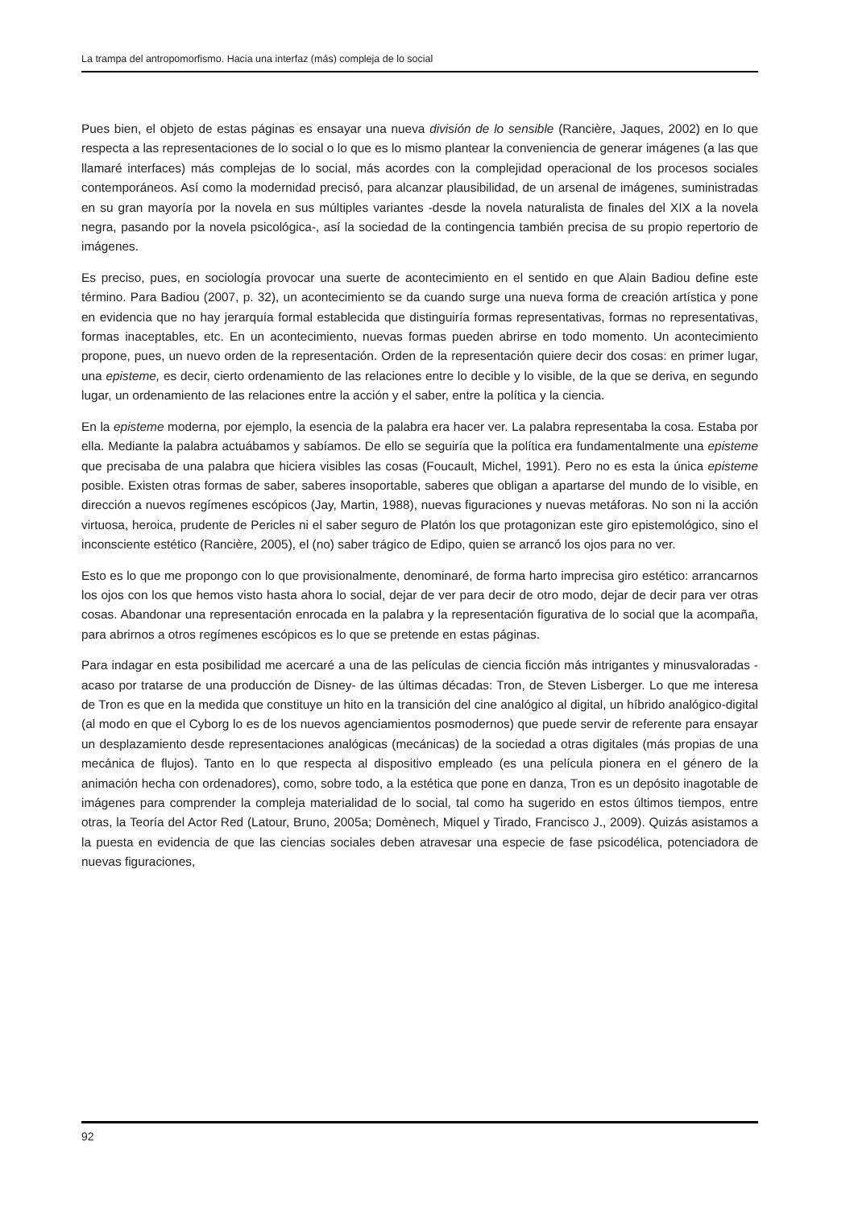La trampa del antropomorfismo. Hacia una interfaz (más) compleja de lo social
Pues bien, el objeto de estas páginas es ensayar una nueva división de lo sensible (Rancière, Jaques, 2002) en lo que respecta a las representaciones de lo social o lo que es lo mismo plantear la conveniencia de generar imágenes (a las que llamaré interfaces) más complejas de lo social, más acordes con la complejidad operacional de los procesos sociales contemporáneos. Así como la modernidad precisó, para alcanzar plausibilidad, de un arsenal de imágenes, suministradas en su gran mayoría por la novela en sus múltiples variantes -desde la novela naturalista de finales del XIX a la novela negra, pasando por la novela psicológica-, así la sociedad de la contingencia también precisa de su propio repertorio de imágenes.
Es preciso, pues, en sociología provocar una suerte de acontecimiento en el sentido en que Alain Badiou define este término. Para Badiou (2007, p. 32), un acontecimiento se da cuando surge una nueva forma de creación artística y pone en evidencia que no hay jerarquía formal establecida que distinguiría formas representativas, formas no representativas, formas inaceptables, etc. En un acontecimiento, nuevas formas pueden abrirse en todo momento. Un acontecimiento propone, pues, un nuevo orden de la representación. Orden de la representación quiere decir dos cosas: en primer lugar, una episteme, es decir, cierto ordenamiento de las relaciones entre lo decible y lo visible, de la que se deriva, en segundo lugar, un ordenamiento de las relaciones entre la acción y el saber, entre la política y la ciencia.
En la episteme moderna, por ejemplo, la esencia de la palabra era hacer ver. La palabra representaba la cosa. Estaba por ella. Mediante la palabra actuábamos y sabíamos. De ello se seguiría que la política era fundamentalmente una episteme que precisaba de una palabra que hiciera visibles las cosas (Foucault, Michel, 1991). Pero no es esta la única episteme posible. Existen otras formas de saber, saberes insoportable, saberes que obligan a apartarse del mundo de lo visible, en dirección a nuevos regímenes escópicos (Jay, Martin, 1988), nuevas figuraciones y nuevas metáforas. No son ni la acción virtuosa, heroica, prudente de Pericles ni el saber seguro de Platón los que protagonizan este giro epistemológico, sino el inconsciente estético (Rancière, 2005), el (no) saber trágico de Edipo, quien se arrancó los ojos para no ver.
Esto es lo que me propongo con lo que provisionalmente, denominaré, de forma harto imprecisa giro estético: arrancarnos los ojos con los que hemos visto hasta ahora lo social, dejar de ver para decir de otro modo, dejar de decir para ver otras cosas. Abandonar una representación enrocada en la palabra y la representación figurativa de lo social que la acompaña, para abrirnos a otros regímenes escópicos es lo que se pretende en estas páginas.
Para indagar en esta posibilidad me acercaré a una de las películas de ciencia ficción más intrigantes y minusvaloradas -acaso por tratarse de una producción de Disney- de las últimas décadas: Tron, de Steven Lisberger. Lo que me interesa de Tron es que en la medida que constituye un hito en la transición del cine analógico al digital, un híbrido analógico-digital (al modo en que el Cyborg lo es de los nuevos agenciamientos posmodernos) que puede servir de referente para ensayar un desplazamiento desde representaciones analógicas (mecánicas) de la sociedad a otras digitales (más propias de una mecánica de flujos). Tanto en lo que respecta al dispositivo empleado (es una película pionera en el género de la animación hecha con ordenadores), como, sobre todo, a la estética que pone en danza, Tron es un depósito inagotable de imágenes para comprender la compleja materialidad de lo social, tal como ha sugerido en estos últimos tiempos, entre otras, la Teoría del Actor Red (Latour, Bruno, 2005a; Domènech, Miquel y Tirado, Francisco J., 2009). Quizás asistamos a la puesta en evidencia de que las ciencias sociales deben atravesar una especie de fase psicodélica, potenciadora de nuevas figuraciones,
92